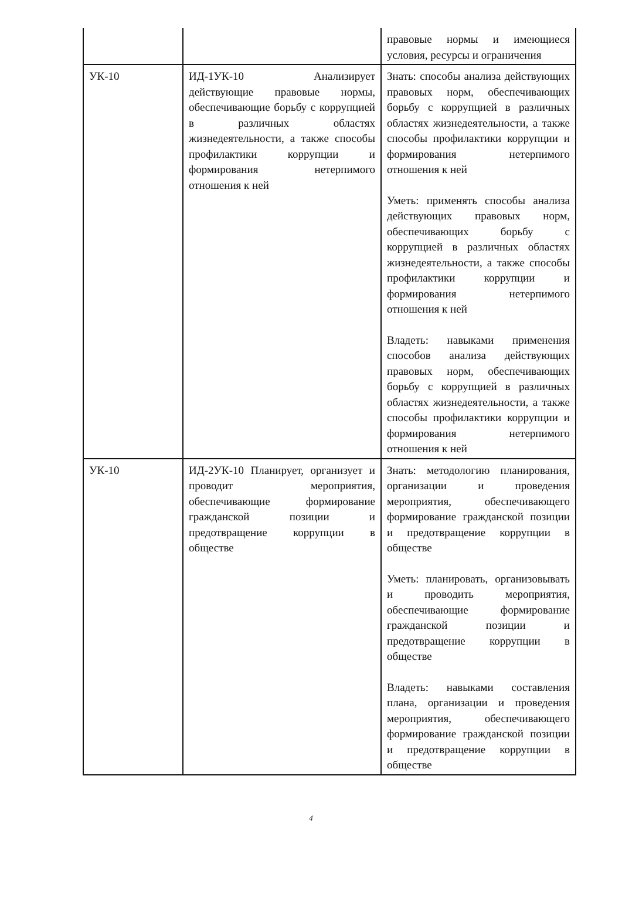| | | правовые нормы и имеющиеся условия, ресурсы и ограничения |
| УК-10 | ИД-1УК-10 Анализирует действующие правовые нормы, обеспечивающие борьбу с коррупцией в различных областях жизнедеятельности, а также способы профилактики коррупции и формирования нетерпимого отношения к ней | Знать: способы анализа действующих правовых норм, обеспечивающих борьбу с коррупцией в различных областях жизнедеятельности, а также способы профилактики коррупции и формирования нетерпимого отношения к ней Уметь: применять способы анализа действующих правовых норм, обеспечивающих борьбу с коррупцией в различных областях жизнедеятельности, а также способы профилактики коррупции и формирования нетерпимого отношения к ней Владеть: навыками применения способов анализа действующих правовых норм, обеспечивающих борьбу с коррупцией в различных областях жизнедеятельности, а также способы профилактики коррупции и формирования нетерпимого отношения к ней |
| УК-10 | ИД-2УК-10 Планирует, организует и проводит мероприятия, обеспечивающие формирование гражданской позиции и предотвращение коррупции в обществе | Знать: методологию планирования, организации и проведения мероприятия, обеспечивающего формирование гражданской позиции и предотвращение коррупции в обществе Уметь: планировать, организовывать и проводить мероприятия, обеспечивающие формирование гражданской позиции и предотвращение коррупции в обществе Владеть: навыками составления плана, организации и проведения мероприятия, обеспечивающего формирование гражданской позиции и предотвращение коррупции в обществе |
4